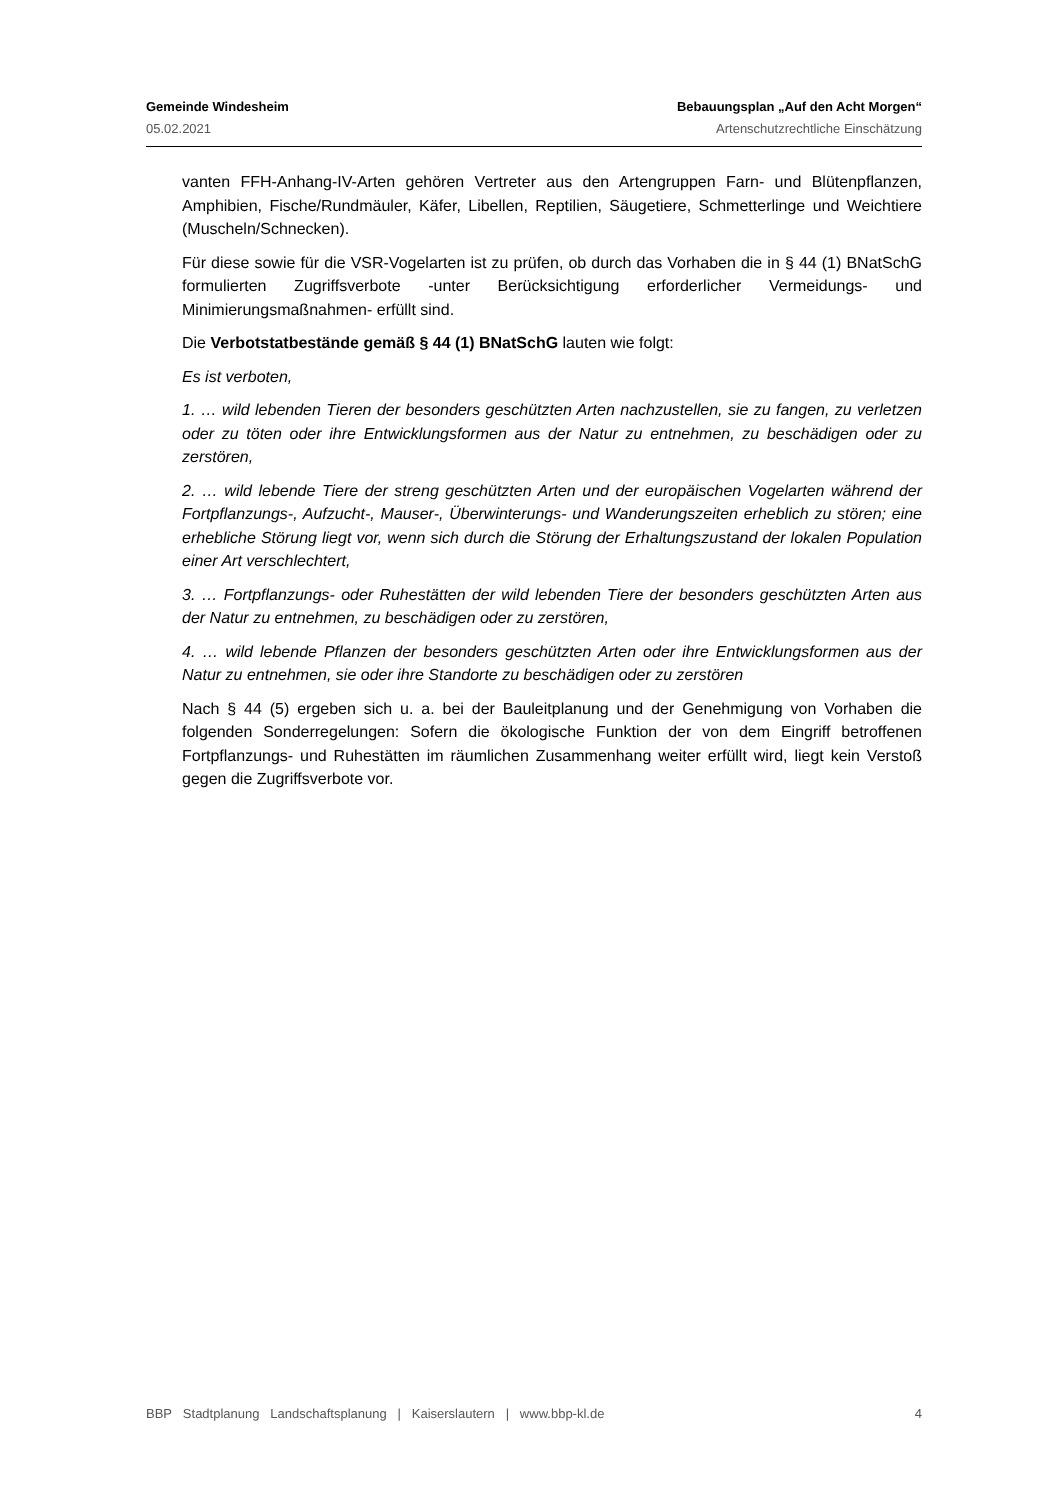Gemeinde Windesheim Bebauungsplan „Auf den Acht Morgen“
05.02.2021 Artenschutzrechtliche Einschätzung
vanten FFH-Anhang-IV-Arten gehören Vertreter aus den Artengruppen Farn- und Blütenpflanzen, Amphibien, Fische/Rundmäuler, Käfer, Libellen, Reptilien, Säugetiere, Schmetterlinge und Weichtiere (Muscheln/Schnecken).
Für diese sowie für die VSR-Vogelarten ist zu prüfen, ob durch das Vorhaben die in § 44 (1) BNatSchG formulierten Zugriffsverbote -unter Berücksichtigung erforderlicher Vermeidungs- und Minimierungsmaßnahmen- erfüllt sind.
Die Verbotstatbestände gemäß § 44 (1) BNatSchG lauten wie folgt:
Es ist verboten,
1. … wild lebenden Tieren der besonders geschützten Arten nachzustellen, sie zu fangen, zu verletzen oder zu töten oder ihre Entwicklungsformen aus der Natur zu entnehmen, zu beschädigen oder zu zerstören,
2. … wild lebende Tiere der streng geschützten Arten und der europäischen Vogelarten während der Fortpflanzungs-, Aufzucht-, Mauser-, Überwinterungs- und Wanderungszeiten erheblich zu stören; eine erhebliche Störung liegt vor, wenn sich durch die Störung der Erhaltungszustand der lokalen Population einer Art verschlechtert,
3. … Fortpflanzungs- oder Ruhestätten der wild lebenden Tiere der besonders geschützten Arten aus der Natur zu entnehmen, zu beschädigen oder zu zerstören,
4. … wild lebende Pflanzen der besonders geschützten Arten oder ihre Entwicklungsformen aus der Natur zu entnehmen, sie oder ihre Standorte zu beschädigen oder zu zerstören
Nach § 44 (5) ergeben sich u. a. bei der Bauleitplanung und der Genehmigung von Vorhaben die folgenden Sonderregelungen: Sofern die ökologische Funktion der von dem Eingriff betroffenen Fortpflanzungs- und Ruhestätten im räumlichen Zusammenhang weiter erfüllt wird, liegt kein Verstoß gegen die Zugriffsverbote vor.
BBP Stadtplanung Landschaftsplanung | Kaiserslautern | www.bbp-kl.de 4